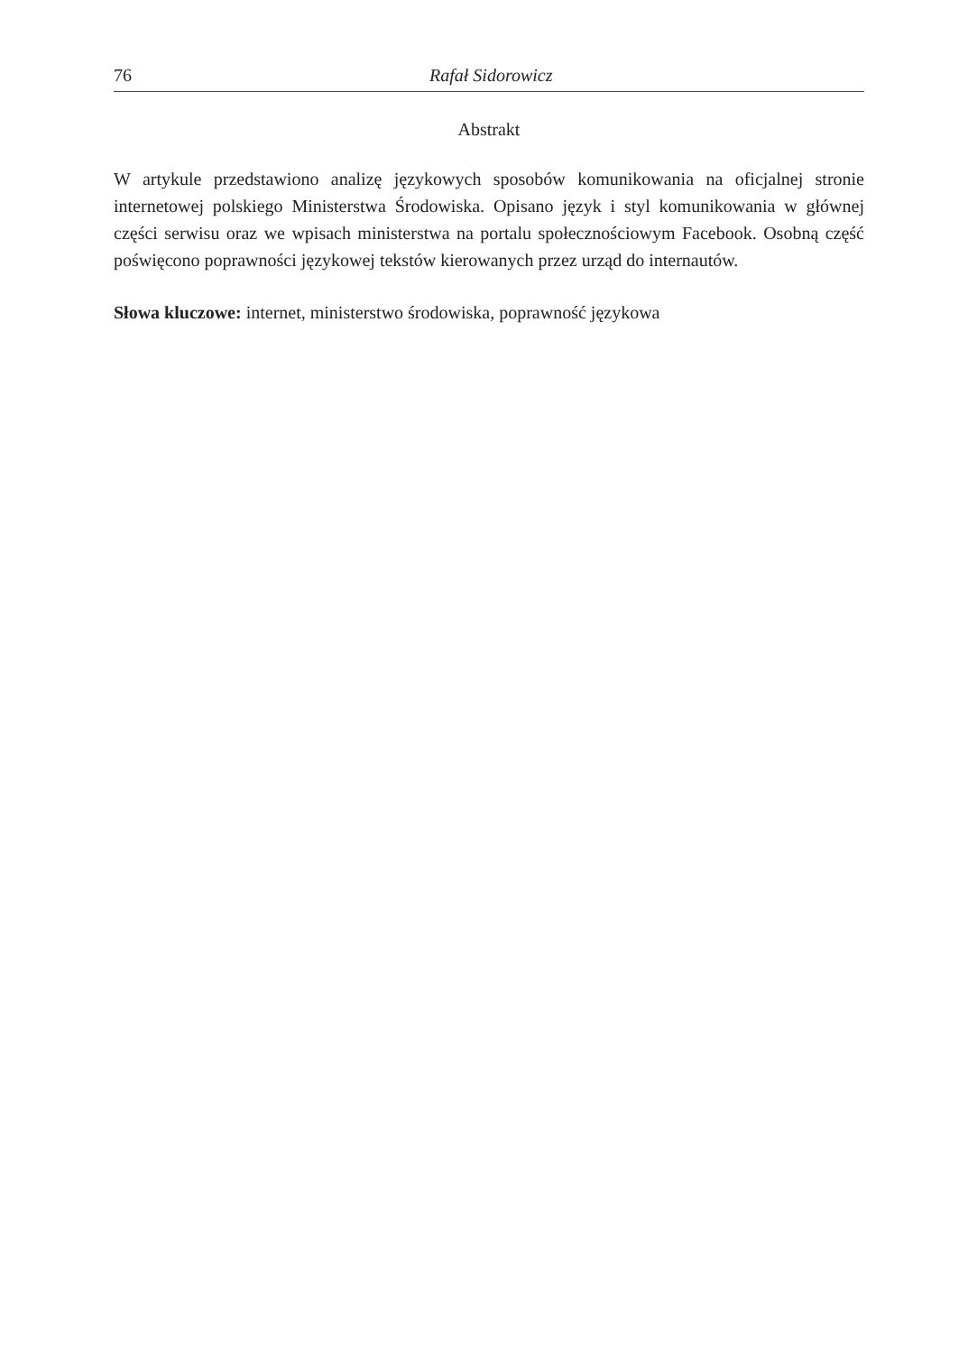76 Rafał Sidorowicz
Abstrakt
W artykule przedstawiono analizę językowych sposobów komunikowania na oficjalnej stronie internetowej polskiego Ministerstwa Środowiska. Opisano język i styl komunikowania w głównej części serwisu oraz we wpisach ministerstwa na portalu społecznościowym Facebook. Osobną część poświęcono poprawności językowej tekstów kierowanych przez urząd do internautów.
Słowa kluczowe: internet, ministerstwo środowiska, poprawność językowa